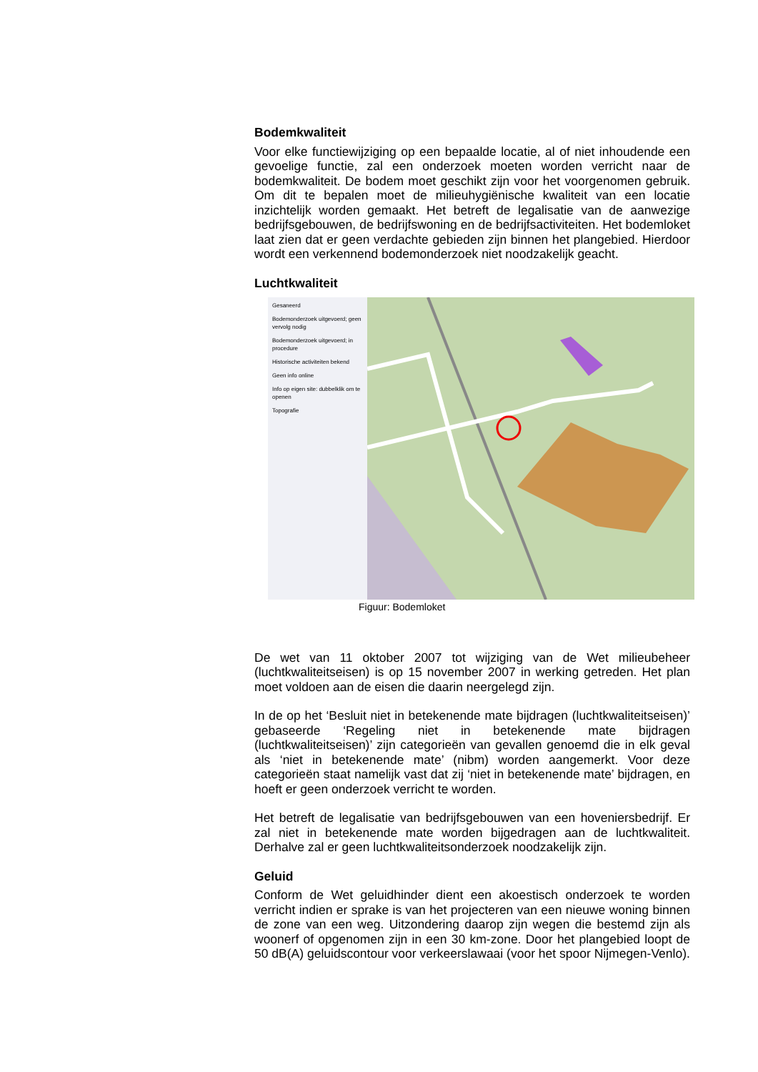Bodemkwaliteit
Voor elke functiewijziging op een bepaalde locatie, al of niet inhoudende een gevoelige functie, zal een onderzoek moeten worden verricht naar de bodemkwaliteit. De bodem moet geschikt zijn voor het voorgenomen gebruik. Om dit te bepalen moet de milieuhygiënische kwaliteit van een locatie inzichtelijk worden gemaakt. Het betreft de legalisatie van de aanwezige bedrijfsgebouwen, de bedrijfswoning en de bedrijfsactiviteiten. Het bodemloket laat zien dat er geen verdachte gebieden zijn binnen het plangebied. Hierdoor wordt een verkennend bodemonderzoek niet noodzakelijk geacht.
Luchtkwaliteit
Gesaneerd
Bodemonderzoek uitgevoerd; geen vervolg nodig
Bodemonderzoek uitgevoerd; in procedure
Historische activiteiten bekend
Geen info online
Info op eigen site: dubbelklik om te openen
Topografie
Figuur: Bodemloket
De wet van 11 oktober 2007 tot wijziging van de Wet milieubeheer (luchtkwaliteitseisen) is op 15 november 2007 in werking getreden. Het plan moet voldoen aan de eisen die daarin neergelegd zijn.
In de op het ‘Besluit niet in betekenende mate bijdragen (luchtkwaliteitseisen)’ gebaseerde ‘Regeling niet in betekenende mate bijdragen (luchtkwaliteitseisen)’ zijn categorieën van gevallen genoemd die in elk geval als ‘niet in betekenende mate’ (nibm) worden aangemerkt. Voor deze categorieën staat namelijk vast dat zij ‘niet in betekenende mate’ bijdragen, en hoeft er geen onderzoek verricht te worden.
Het betreft de legalisatie van bedrijfsgebouwen van een hoveniersbedrijf. Er zal niet in betekenende mate worden bijgedragen aan de luchtkwaliteit. Derhalve zal er geen luchtkwaliteitsonderzoek noodzakelijk zijn.
Geluid
Conform de Wet geluidhinder dient een akoestisch onderzoek te worden verricht indien er sprake is van het projecteren van een nieuwe woning binnen de zone van een weg. Uitzondering daarop zijn wegen die bestemd zijn als woonerf of opgenomen zijn in een 30 km-zone. Door het plangebied loopt de 50 dB(A) geluidscontour voor verkeerslawaai (voor het spoor Nijmegen-Venlo).